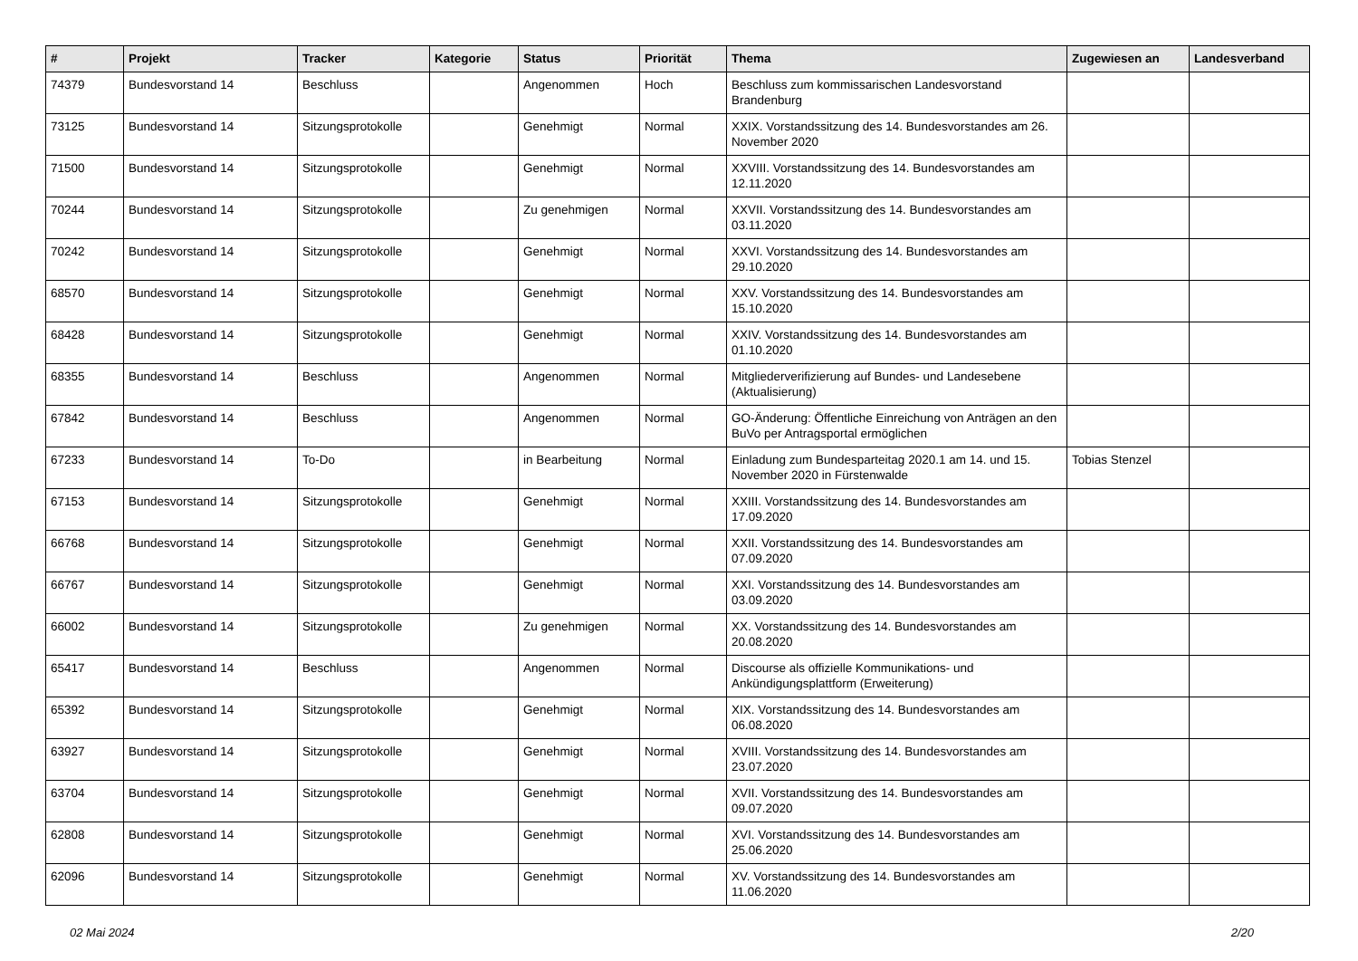| # | Projekt | Tracker | Kategorie | Status | Priorität | Thema | Zugewiesen an | Landesverband |
| --- | --- | --- | --- | --- | --- | --- | --- | --- |
| 74379 | Bundesvorstand 14 | Beschluss | | Angenommen | Hoch | Beschluss zum kommissarischen Landesvorstand Brandenburg | | |
| 73125 | Bundesvorstand 14 | Sitzungsprotokolle | | Genehmigt | Normal | XXIX. Vorstandssitzung des 14. Bundesvorstandes am 26. November 2020 | | |
| 71500 | Bundesvorstand 14 | Sitzungsprotokolle | | Genehmigt | Normal | XXVIII. Vorstandssitzung des 14. Bundesvorstandes am 12.11.2020 | | |
| 70244 | Bundesvorstand 14 | Sitzungsprotokolle | | Zu genehmigen | Normal | XXVII. Vorstandssitzung des 14. Bundesvorstandes am 03.11.2020 | | |
| 70242 | Bundesvorstand 14 | Sitzungsprotokolle | | Genehmigt | Normal | XXVI. Vorstandssitzung des 14. Bundesvorstandes am 29.10.2020 | | |
| 68570 | Bundesvorstand 14 | Sitzungsprotokolle | | Genehmigt | Normal | XXV. Vorstandssitzung des 14. Bundesvorstandes am 15.10.2020 | | |
| 68428 | Bundesvorstand 14 | Sitzungsprotokolle | | Genehmigt | Normal | XXIV. Vorstandssitzung des 14. Bundesvorstandes am 01.10.2020 | | |
| 68355 | Bundesvorstand 14 | Beschluss | | Angenommen | Normal | Mitgliederverifizierung auf Bundes- und Landesebene (Aktualisierung) | | |
| 67842 | Bundesvorstand 14 | Beschluss | | Angenommen | Normal | GO-Änderung: Öffentliche Einreichung von Anträgen an den BuVo per Antragsportal ermöglichen | | |
| 67233 | Bundesvorstand 14 | To-Do | | in Bearbeitung | Normal | Einladung zum Bundesparteitag 2020.1 am 14. und 15. November 2020 in Fürstenwalde | Tobias Stenzel | |
| 67153 | Bundesvorstand 14 | Sitzungsprotokolle | | Genehmigt | Normal | XXIII. Vorstandssitzung des 14. Bundesvorstandes am 17.09.2020 | | |
| 66768 | Bundesvorstand 14 | Sitzungsprotokolle | | Genehmigt | Normal | XXII. Vorstandssitzung des 14. Bundesvorstandes am 07.09.2020 | | |
| 66767 | Bundesvorstand 14 | Sitzungsprotokolle | | Genehmigt | Normal | XXI. Vorstandssitzung des 14. Bundesvorstandes am 03.09.2020 | | |
| 66002 | Bundesvorstand 14 | Sitzungsprotokolle | | Zu genehmigen | Normal | XX. Vorstandssitzung des 14. Bundesvorstandes am 20.08.2020 | | |
| 65417 | Bundesvorstand 14 | Beschluss | | Angenommen | Normal | Discourse als offizielle Kommunikations- und Ankündigungsplattform (Erweiterung) | | |
| 65392 | Bundesvorstand 14 | Sitzungsprotokolle | | Genehmigt | Normal | XIX. Vorstandssitzung des 14. Bundesvorstandes am 06.08.2020 | | |
| 63927 | Bundesvorstand 14 | Sitzungsprotokolle | | Genehmigt | Normal | XVIII. Vorstandssitzung des 14. Bundesvorstandes am 23.07.2020 | | |
| 63704 | Bundesvorstand 14 | Sitzungsprotokolle | | Genehmigt | Normal | XVII. Vorstandssitzung des 14. Bundesvorstandes am 09.07.2020 | | |
| 62808 | Bundesvorstand 14 | Sitzungsprotokolle | | Genehmigt | Normal | XVI. Vorstandssitzung des 14. Bundesvorstandes am 25.06.2020 | | |
| 62096 | Bundesvorstand 14 | Sitzungsprotokolle | | Genehmigt | Normal | XV. Vorstandssitzung des 14. Bundesvorstandes am 11.06.2020 | | |
02 Mai 2024 2/20